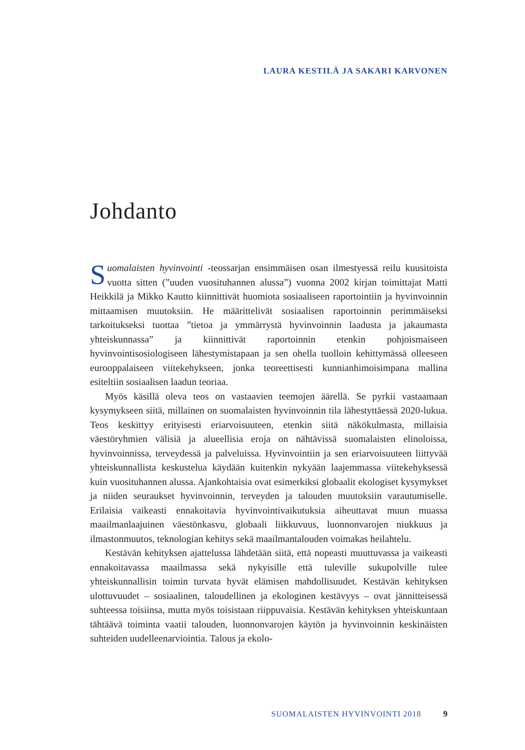LAURA KESTILÄ JA SAKARI KARVONEN
Johdanto
Suomalaisten hyvinvointi -teossarjan ensimmäisen osan ilmestyessä reilu kuusitoista vuotta sitten (”uuden vuosituhannen alussa”) vuonna 2002 kirjan toimittajat Matti Heikkilä ja Mikko Kautto kiinnittivät huomiota sosiaaliseen raportointiin ja hyvinvoinnin mittaamisen muutoksiin. He määrittelivät sosiaalisen raportoinnin perimmäiseksi tarkoitukseksi tuottaa ”tietoa ja ymmärrystä hyvinvoinnin laadusta ja jakaumasta yhteiskunnassa” ja kiinnittivät raportoinnin etenkin pohjoismaiseen hyvinvointisosiologiseen lähestymistapaan ja sen ohella tuolloin kehittymässä olleeseen eurooppalaiseen viitekehykseen, jonka teoreettisesti kunnianhimoisimpana mallina esiteltiin sosiaalisen laadun teoriaa.
Myös käsillä oleva teos on vastaavien teemojen äärellä. Se pyrkii vastaamaan kysymykseen siitä, millainen on suomalaisten hyvinvoinnin tila lähestyttäessä 2020-lukua. Teos keskittyy erityisesti eriarvoisuuteen, etenkin siitä näkökulmasta, millaisia väestöryhmien välisiä ja alueellisia eroja on nähtävissä suomalaisten elinoloissa, hyvinvoinnissa, terveydessä ja palveluissa. Hyvinvointiin ja sen eriarvoisuuteen liittyvää yhteiskunnallista keskustelua käydään kuitenkin nykyään laajemmassa viitekehyksessä kuin vuosituhannen alussa. Ajankohtaisia ovat esimerkiksi globaalit ekologiset kysymykset ja niiden seuraukset hyvinvoinnin, terveyden ja talouden muutoksiin varautumiselle. Erilaisia vaikeasti ennakoitavia hyvinvointivaikutuksia aiheuttavat muun muassa maailmanlaajuinen väestönkasvu, globaali liikkuvuus, luonnonvarojen niukkuus ja ilmastonmuutos, teknologian kehitys sekä maailmantalouden voimakas heilahtelu.
Kestävän kehityksen ajattelussa lähdetään siitä, että nopeasti muuttuvassa ja vaikeasti ennakoitavassa maailmassa sekä nykyisille että tuleville sukupolville tulee yhteiskunnallisin toimin turvata hyvät elämisen mahdollisuudet. Kestävän kehityksen ulottuvuudet – sosiaalinen, taloudellinen ja ekologinen kestävyys – ovat jännitteisessä suhteessa toisiinsa, mutta myös toisistaan riippuvaisia. Kestävän kehityksen yhteiskuntaan tähtäävä toiminta vaatii talouden, luonnonvarojen käytön ja hyvinvoinnin keskinäisten suhteiden uudelleenarviointia. Talous ja ekolo-
SUOMALAISTEN HYVINVOINTI 2018 9